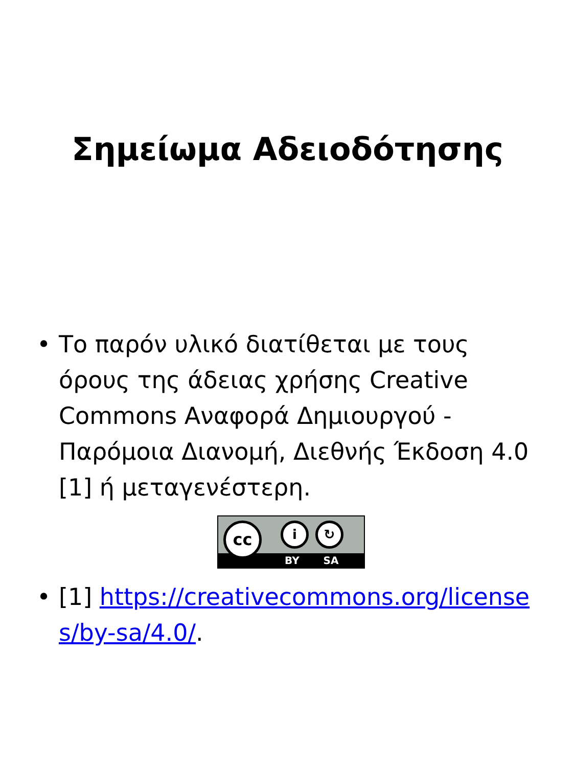Σημείωμα Αδειοδότησης
• Το παρόν υλικό διατίθεται με τους όρους της άδειας χρήσης Creative Commons Αναφορά Δημιουργού - Παρόμοια Διανομή, Διεθνής Έκδοση 4.0 [1] ή μεταγενέστερη.
cc i ↻
BY SA
• [1] https://creativecommons.org/licenses/by-sa/4.0/.